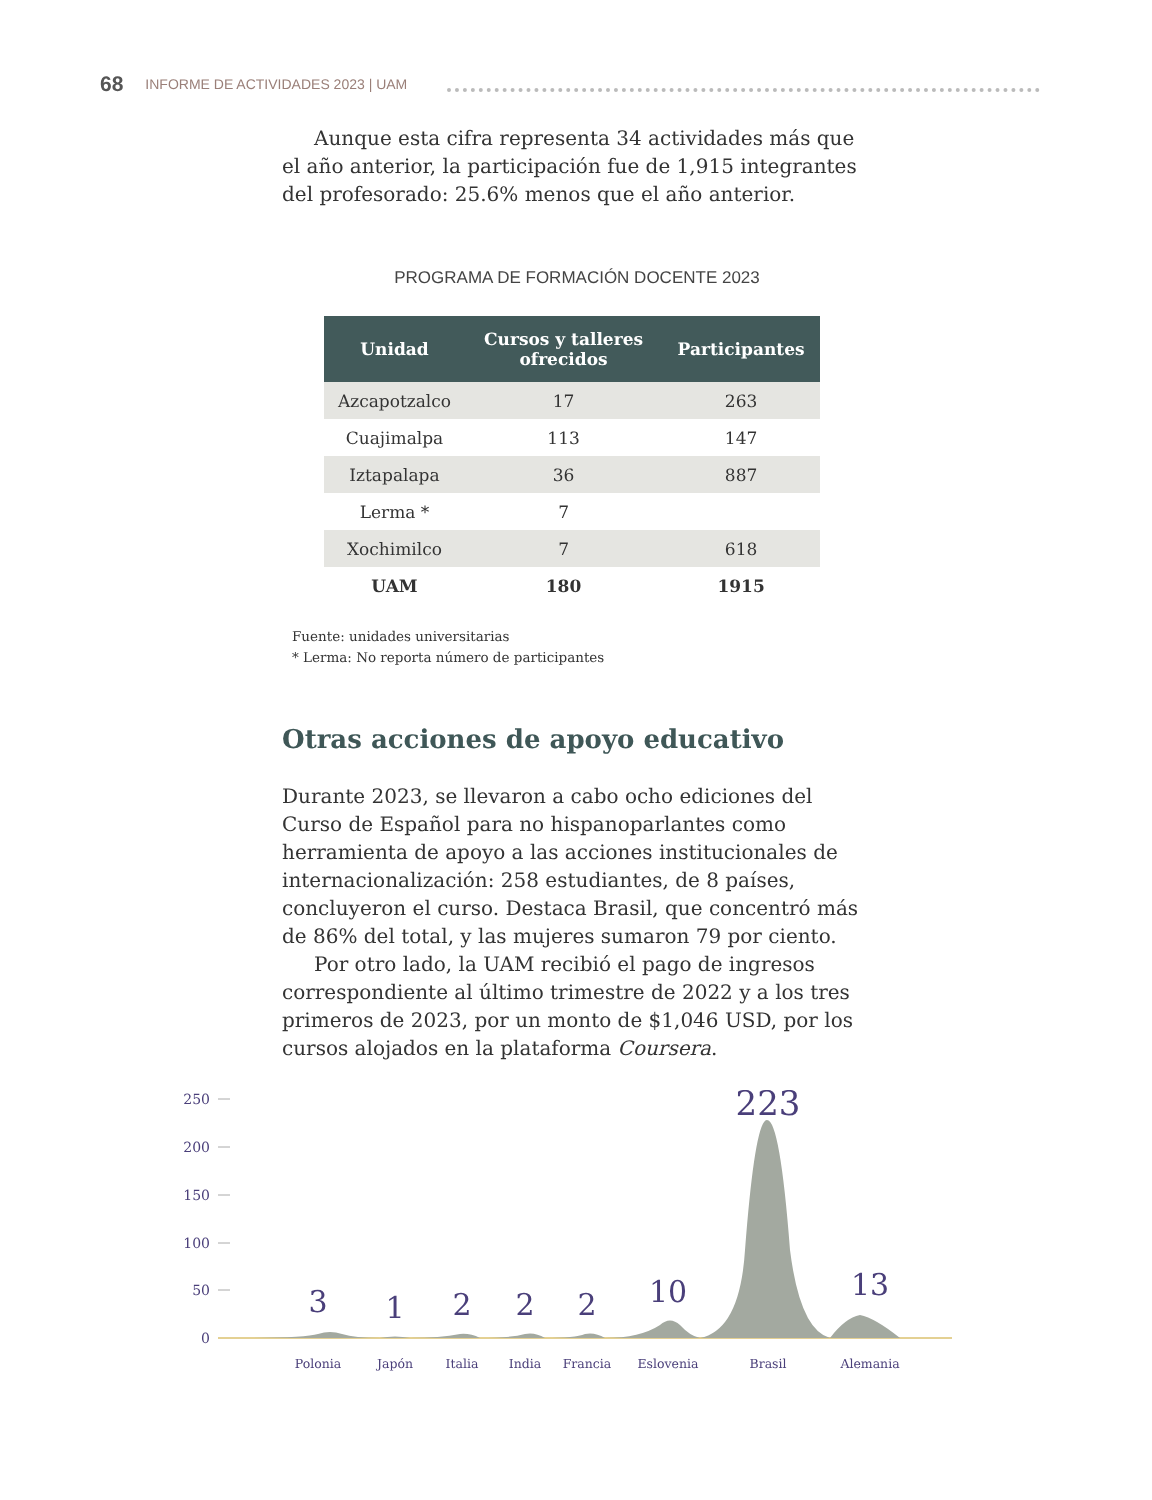68 INFORME DE ACTIVIDADES 2023 | UAM
Aunque esta cifra representa 34 actividades más que el año anterior, la participación fue de 1,915 integrantes del profesorado: 25.6% menos que el año anterior.
PROGRAMA DE FORMACIÓN DOCENTE 2023
| Unidad | Cursos y talleres ofrecidos | Participantes |
| --- | --- | --- |
| Azcapotzalco | 17 | 263 |
| Cuajimalpa | 113 | 147 |
| Iztapalapa | 36 | 887 |
| Lerma * | 7 | |
| Xochimilco | 7 | 618 |
| UAM | 180 | 1915 |
Fuente: unidades universitarias
* Lerma: No reporta número de participantes
Otras acciones de apoyo educativo
Durante 2023, se llevaron a cabo ocho ediciones del Curso de Español para no hispanoparlantes como herramienta de apoyo a las acciones institucionales de internacionalización: 258 estudiantes, de 8 países, concluyeron el curso. Destaca Brasil, que concentró más de 86% del total, y las mujeres sumaron 79 por ciento.
Por otro lado, la UAM recibió el pago de ingresos correspondiente al último trimestre de 2022 y a los tres primeros de 2023, por un monto de $1,046 USD, por los cursos alojados en la plataforma Coursera.
250
200
150
100
50
0
3
1
2
2
2
10
223
13
Polonia
Japón
Italia
India
Francia
Eslovenia
Brasil
Alemania